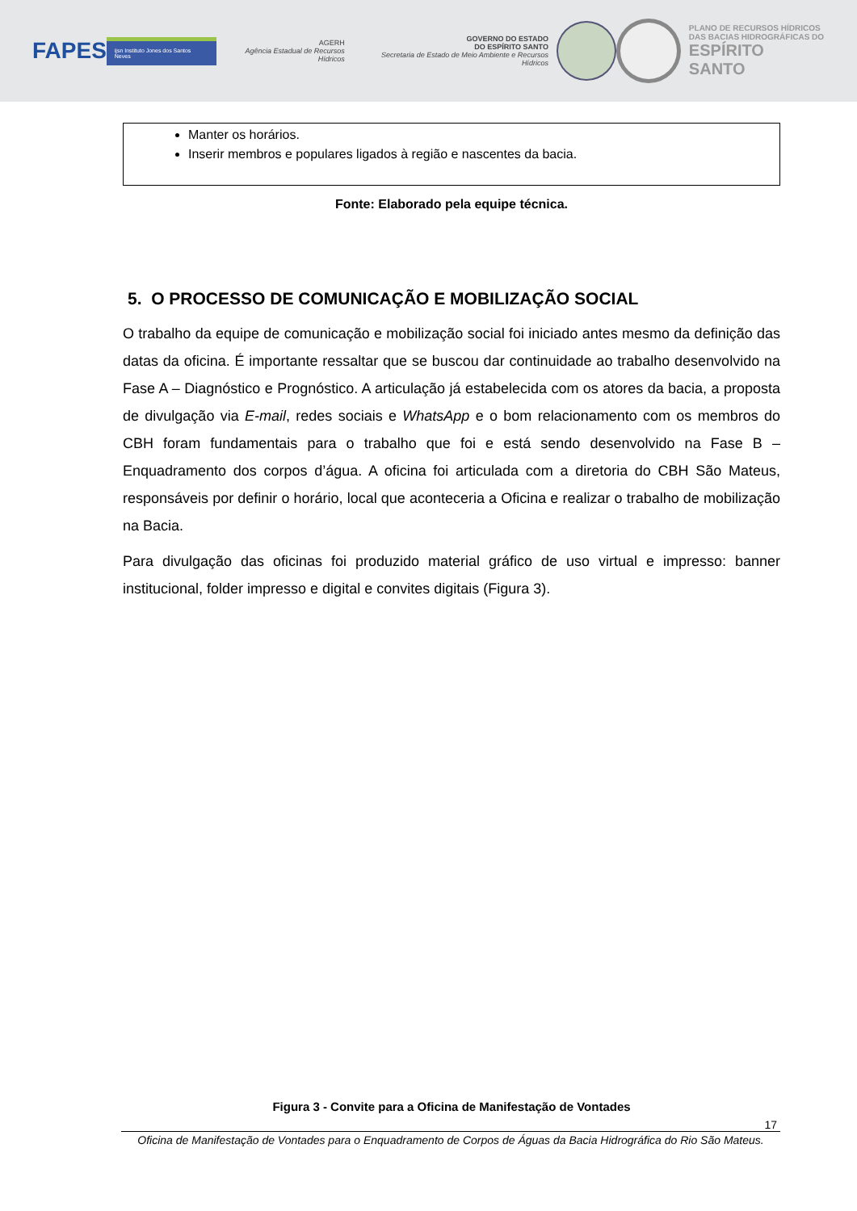FAPES
ijsn Instituto Jones dos Santos Neves
AGERH
Agência Estadual de Recursos Hídricos
GOVERNO DO ESTADO
DO ESPÍRITO SANTO
Secretaria de Estado de Meio Ambiente e Recursos Hídricos
PLANO DE RECURSOS HÍDRICOS
DAS BACIAS HIDROGRÁFICAS DO
ESPÍRITO SANTO
| Manter os horários. Inserir membros e populares ligados à região e nascentes da bacia. |
Fonte: Elaborado pela equipe técnica.
5. O PROCESSO DE COMUNICAÇÃO E MOBILIZAÇÃO SOCIAL
O trabalho da equipe de comunicação e mobilização social foi iniciado antes mesmo da definição das datas da oficina. É importante ressaltar que se buscou dar continuidade ao trabalho desenvolvido na Fase A – Diagnóstico e Prognóstico. A articulação já estabelecida com os atores da bacia, a proposta de divulgação via E-mail, redes sociais e WhatsApp e o bom relacionamento com os membros do CBH foram fundamentais para o trabalho que foi e está sendo desenvolvido na Fase B – Enquadramento dos corpos d’água. A oficina foi articulada com a diretoria do CBH São Mateus, responsáveis por definir o horário, local que aconteceria a Oficina e realizar o trabalho de mobilização na Bacia.
Para divulgação das oficinas foi produzido material gráfico de uso virtual e impresso: banner institucional, folder impresso e digital e convites digitais (Figura 3).
Figura 3 - Convite para a Oficina de Manifestação de Vontades
17
Oficina de Manifestação de Vontades para o Enquadramento de Corpos de Águas da Bacia Hidrográfica do Rio São Mateus.